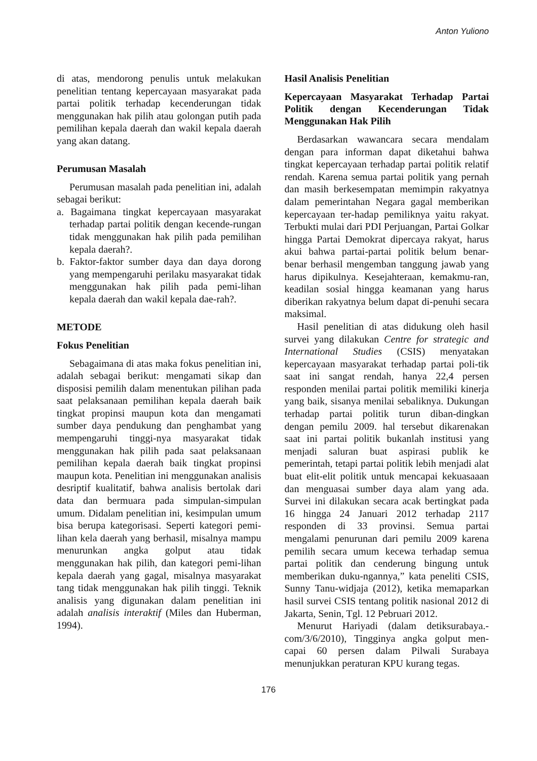Anton Yuliono
di atas, mendorong penulis untuk melakukan penelitian tentang kepercayaan masyarakat pada partai politik terhadap kecenderungan tidak menggunakan hak pilih atau golongan putih pada pemilihan kepala daerah dan wakil kepala daerah yang akan datang.
Perumusan Masalah
Perumusan masalah pada penelitian ini, adalah sebagai berikut:
a. Bagaimana tingkat kepercayaan masyarakat terhadap partai politik dengan kecende-rungan tidak menggunakan hak pilih pada pemilihan kepala daerah?.
b. Faktor-faktor sumber daya dan daya dorong yang mempengaruhi perilaku masyarakat tidak menggunakan hak pilih pada pemi-lihan kepala daerah dan wakil kepala dae-rah?.
METODE
Fokus Penelitian
Sebagaimana di atas maka fokus penelitian ini, adalah sebagai berikut: mengamati sikap dan disposisi pemilih dalam menentukan pilihan pada saat pelaksanaan pemilihan kepala daerah baik tingkat propinsi maupun kota dan mengamati sumber daya pendukung dan penghambat yang mempengaruhi tinggi-nya masyarakat tidak menggunakan hak pilih pada saat pelaksanaan pemilihan kepala daerah baik tingkat propinsi maupun kota. Penelitian ini menggunakan analisis desriptif kualitatif, bahwa analisis bertolak dari data dan bermuara pada simpulan-simpulan umum. Didalam penelitian ini, kesimpulan umum bisa berupa kategorisasi. Seperti kategori pemi-lihan kela daerah yang berhasil, misalnya mampu menurunkan angka golput atau tidak menggunakan hak pilih, dan kategori pemi-lihan kepala daerah yang gagal, misalnya masyarakat tang tidak menggunakan hak pilih tinggi. Teknik analisis yang digunakan dalam penelitian ini adalah analisis interaktif (Miles dan Huberman, 1994).
Hasil Analisis Penelitian
Kepercayaan Masyarakat Terhadap Partai Politik dengan Kecenderungan Tidak Menggunakan Hak Pilih
Berdasarkan wawancara secara mendalam dengan para informan dapat diketahui bahwa tingkat kepercayaan terhadap partai politik relatif rendah. Karena semua partai politik yang pernah dan masih berkesempatan memimpin rakyatnya dalam pemerintahan Negara gagal memberikan kepercayaan ter-hadap pemiliknya yaitu rakyat. Terbukti mulai dari PDI Perjuangan, Partai Golkar hingga Partai Demokrat dipercaya rakyat, harus akui bahwa partai-partai politik belum benar-benar berhasil mengemban tanggung jawab yang harus dipikulnya. Kesejahteraan, kemakmu-ran, keadilan sosial hingga keamanan yang harus diberikan rakyatnya belum dapat di-penuhi secara maksimal.
Hasil penelitian di atas didukung oleh hasil survei yang dilakukan Centre for strategic and International Studies (CSIS) menyatakan kepercayaan masyarakat terhadap partai poli-tik saat ini sangat rendah, hanya 22,4 persen responden menilai partai politik memiliki kinerja yang baik, sisanya menilai sebaliknya. Dukungan terhadap partai politik turun diban-dingkan dengan pemilu 2009. hal tersebut dikarenakan saat ini partai politik bukanlah institusi yang menjadi saluran buat aspirasi publik ke pemerintah, tetapi partai politik lebih menjadi alat buat elit-elit politik untuk mencapai kekuasaaan dan menguasai sumber daya alam yang ada. Survei ini dilakukan secara acak bertingkat pada 16 hingga 24 Januari 2012 terhadap 2117 responden di 33 provinsi. Semua partai mengalami penurunan dari pemilu 2009 karena pemilih secara umum kecewa terhadap semua partai politik dan cenderung bingung untuk memberikan duku-ngannya,” kata peneliti CSIS, Sunny Tanu-widjaja (2012), ketika memaparkan hasil survei CSIS tentang politik nasional 2012 di Jakarta, Senin, Tgl. 12 Pebruari 2012.
Menurut Hariyadi (dalam detiksurabaya.-com/3/6/2010), Tingginya angka golput men-capai 60 persen dalam Pilwali Surabaya menunjukkan peraturan KPU kurang tegas.
176